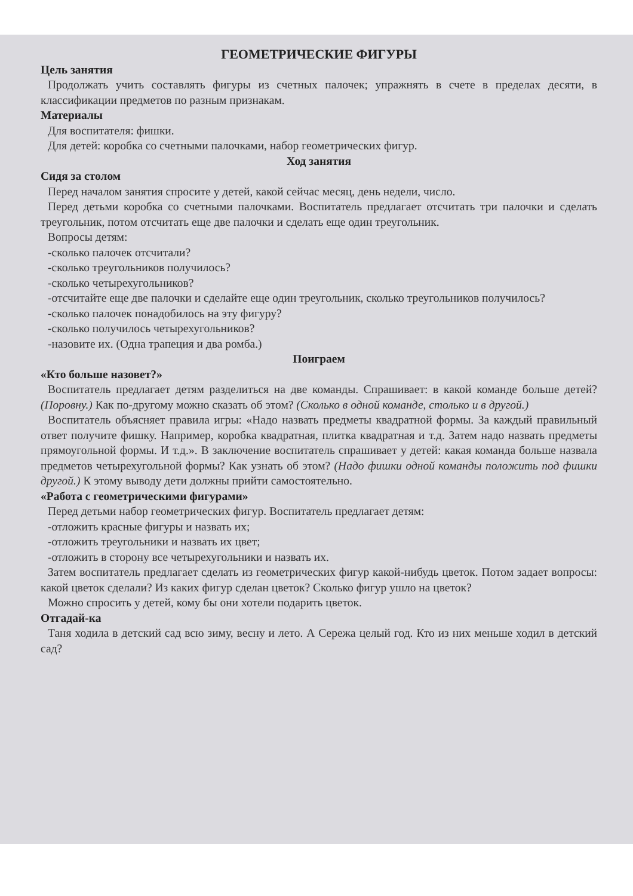ГЕОМЕТРИЧЕСКИЕ ФИГУРЫ
Цель занятия
Продолжать учить составлять фигуры из счетных палочек; упражнять в счете в пределах десяти, в классификации предметов по разным признакам.
Материалы
Для воспитателя: фишки.
Для детей: коробка со счетными палочками, набор геометрических фигур.
Ход занятия
Сидя за столом
Перед началом занятия спросите у детей, какой сейчас месяц, день недели, число.
Перед детьми коробка со счетными палочками. Воспитатель предлагает отсчитать три палочки и сделать треугольник, потом отсчитать еще две палочки и сделать еще один треугольник.
Вопросы детям:
-сколько палочек отсчитали?
-сколько треугольников получилось?
-сколько четырехугольников?
-отсчитайте еще две палочки и сделайте еще один треугольник, сколько треугольников получилось?
-сколько палочек понадобилось на эту фигуру?
-сколько получилось четырехугольников?
-назовите их. (Одна трапеция и два ромба.)
Поиграем
«Кто больше назовет?»
Воспитатель предлагает детям разделиться на две команды. Спрашивает: в какой команде больше детей? (Поровну.) Как по-другому можно сказать об этом? (Сколько в одной команде, столько и в другой.)
Воспитатель объясняет правила игры: «Надо назвать предметы квадратной формы. За каждый правильный ответ получите фишку. Например, коробка квадратная, плитка квадратная и т.д. Затем надо назвать предметы прямоугольной формы. И т.д.». В заключение воспитатель спрашивает у детей: какая команда больше назвала предметов четырехугольной формы? Как узнать об этом? (Надо фишки одной команды положить под фишки другой.) К этому выводу дети должны прийти самостоятельно.
«Работа с геометрическими фигурами»
Перед детьми набор геометрических фигур. Воспитатель предлагает детям:
-отложить красные фигуры и назвать их;
-отложить треугольники и назвать их цвет;
-отложить в сторону все четырехугольники и назвать их.
Затем воспитатель предлагает сделать из геометрических фигур какой-нибудь цветок. Потом задает вопросы: какой цветок сделали? Из каких фигур сделан цветок? Сколько фигур ушло на цветок?
Можно спросить у детей, кому бы они хотели подарить цветок.
Отгадай-ка
Таня ходила в детский сад всю зиму, весну и лето. А Сережа целый год. Кто из них меньше ходил в детский сад?